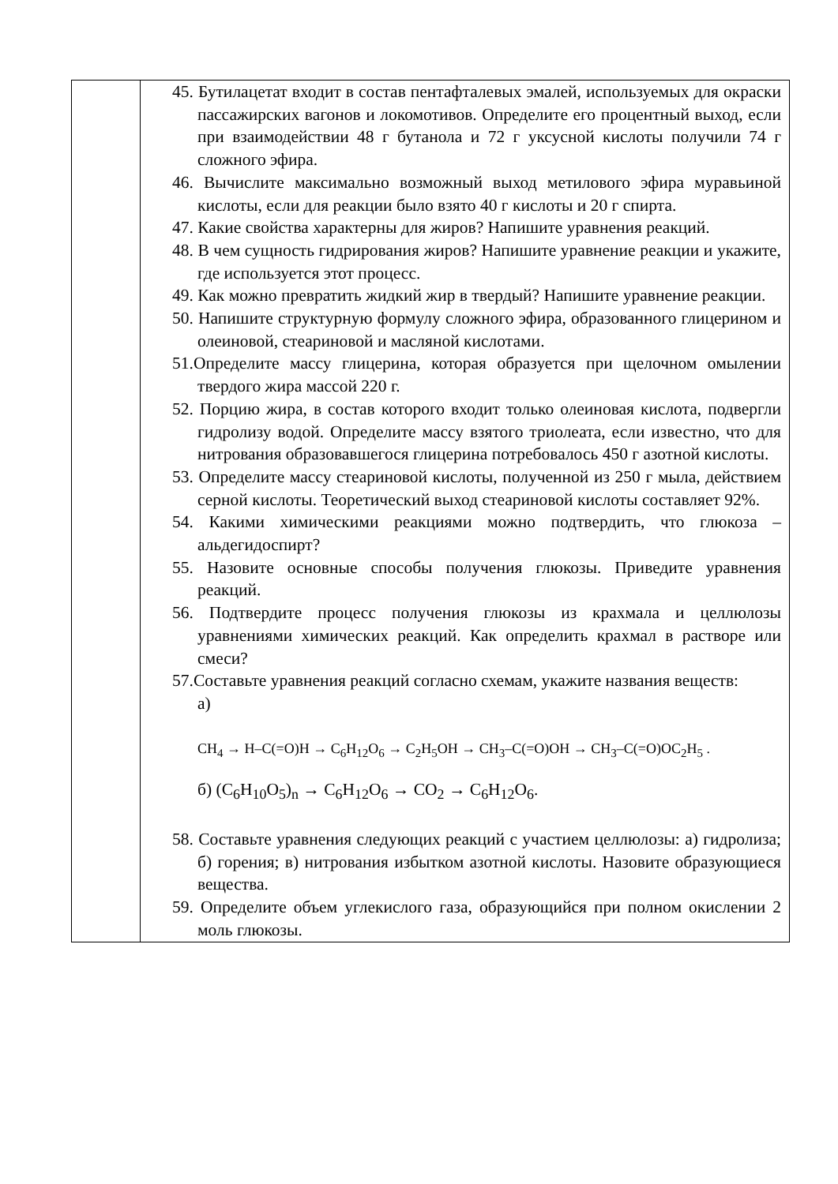| | 45. Бутилацетат входит в состав пентафталевых эмалей, используемых для окраски пассажирских вагонов и локомотивов. Определите его процентный выход, если при взаимодействии 48 г бутанола и 72 г уксусной кислоты получили 74 г сложного эфира. 46. Вычислите максимально возможный выход метилового эфира муравьиной кислоты, если для реакции было взято 40 г кислоты и 20 г спирта. 47. Какие свойства характерны для жиров? Напишите уравнения реакций. 48. В чем сущность гидрирования жиров? Напишите уравнение реакции и укажите, где используется этот процесс. 49. Как можно превратить жидкий жир в твердый? Напишите уравнение реакции. 50. Напишите структурную формулу сложного эфира, образованного глицерином и олеиновой, стеариновой и масляной кислотами. 51.Определите массу глицерина, которая образуется при щелочном омылении твердого жира массой 220 г. 52. Порцию жира, в состав которого входит только олеиновая кислота, подвергли гидролизу водой. Определите массу взятого триолеата, если известно, что для нитрования образовавшегося глицерина потребовалось 450 г азотной кислоты. 53. Определите массу стеариновой кислоты, полученной из 250 г мыла, действием серной кислоты. Теоретический выход стеариновой кислоты составляет 92%. 54. Какими химическими реакциями можно подтвердить, что глюкоза – альдегидоспирт? 55. Назовите основные способы получения глюкозы. Приведите уравнения реакций. 56. Подтвердите процесс получения глюкозы из крахмала и целлюлозы уравнениями химических реакций. Как определить крахмал в растворе или смеси? 57.Составьте уравнения реакций согласно схемам, укажите названия веществ: а) CH<sub>4</sub> → H–C(=O)H → C<sub>6</sub>H<sub>12</sub>O<sub>6</sub> → C<sub>2</sub>H<sub>5</sub>OH → CH<sub>3</sub>–C(=O)OH → CH<sub>3</sub>–C(=O)OC<sub>2</sub>H<sub>5</sub> . б) (C<sub>6</sub>H<sub>10</sub>O<sub>5</sub>)<sub>n</sub> → C<sub>6</sub>H<sub>12</sub>O<sub>6</sub> → CO<sub>2</sub> → C<sub>6</sub>H<sub>12</sub>O<sub>6</sub>. 58. Составьте уравнения следующих реакций с участием целлюлозы: а) гидролиза; б) горения; в) нитрования избытком азотной кислоты. Назовите образующиеся вещества. 59. Определите объем углекислого газа, образующийся при полном окислении 2 моль глюкозы. |